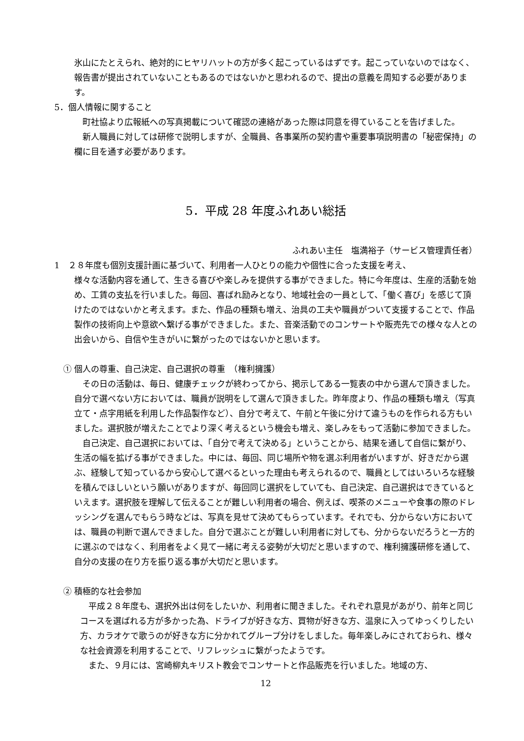氷山にたとえられ、絶対的にヒヤリハットの方が多く起こっているはずです。起こっていないのではなく、報告書が提出されていないこともあるのではないかと思われるので、提出の意義を周知する必要があります。
5．個人情報に関すること
　町社協より広報紙への写真掲載について確認の連絡があった際は同意を得ていることを告げました。
　新人職員に対しては研修で説明しますが、全職員、各事業所の契約書や重要事項説明書の「秘密保持」の欄に目を通す必要があります。
5．平成 28 年度ふれあい総括
ふれあい主任　塩満裕子（サービス管理責任者）
1　２８年度も個別支援計画に基づいて、利用者一人ひとりの能力や個性に合った支援を考え、
様々な活動内容を通して、生きる喜びや楽しみを提供する事ができました。特に今年度は、生産的活動を始め、工賃の支払を行いました。毎回、喜ばれ励みとなり、地域社会の一員として、「働く喜び」を感じて頂けたのではないかと考えます。また、作品の種類も増え、治具の工夫や職員がついて支援することで、作品製作の技術向上や意欲へ繋げる事ができました。また、音楽活動でのコンサートや販売先での様々な人との出会いから、自信や生きがいに繋がったのではないかと思います。
① 個人の尊重、自己決定、自己選択の尊重　（権利擁護）
　その日の活動は、毎日、健康チェックが終わってから、掲示してある一覧表の中から選んで頂きました。自分で選べない方においては、職員が説明をして選んで頂きました。昨年度より、作品の種類も増え（写真立て・点字用紙を利用した作品製作など）、自分で考えて、午前と午後に分けて違うものを作られる方もいました。選択肢が増えたことでより深く考えるという機会も増え、楽しみをもって活動に参加できました。
　自己決定、自己選択においては、「自分で考えて決める」ということから、結果を通して自信に繋がり、生活の幅を拡げる事ができました。中には、毎回、同じ場所や物を選ぶ利用者がいますが、好きだから選ぶ、経験して知っているから安心して選べるといった理由も考えられるので、職員としてはいろいろな経験を積んでほしいという願いがありますが、毎回同じ選択をしていても、自己決定、自己選択はできているといえます。選択肢を理解して伝えることが難しい利用者の場合、例えば、喫茶のメニューや食事の際のドレッシングを選んでもらう時などは、写真を見せて決めてもらっています。それでも、分からない方においては、職員の判断で選んできました。自分で選ぶことが難しい利用者に対しても、分からないだろうと一方的に選ぶのではなく、利用者をよく見て一緒に考える姿勢が大切だと思いますので、権利擁護研修を通して、自分の支援の在り方を振り返る事が大切だと思います。
② 積極的な社会参加
　平成２８年度も、選択外出は何をしたいか、利用者に聞きました。それぞれ意見があがり、前年と同じコースを選ばれる方が多かった為、ドライブが好きな方、買物が好きな方、温泉に入ってゆっくりしたい方、カラオケで歌うのが好きな方に分かれてグループ分けをしました。毎年楽しみにされておられ、様々な社会資源を利用することで、リフレッシュに繋がったようです。
　また、９月には、宮崎柳丸キリスト教会でコンサートと作品販売を行いました。地域の方、
12